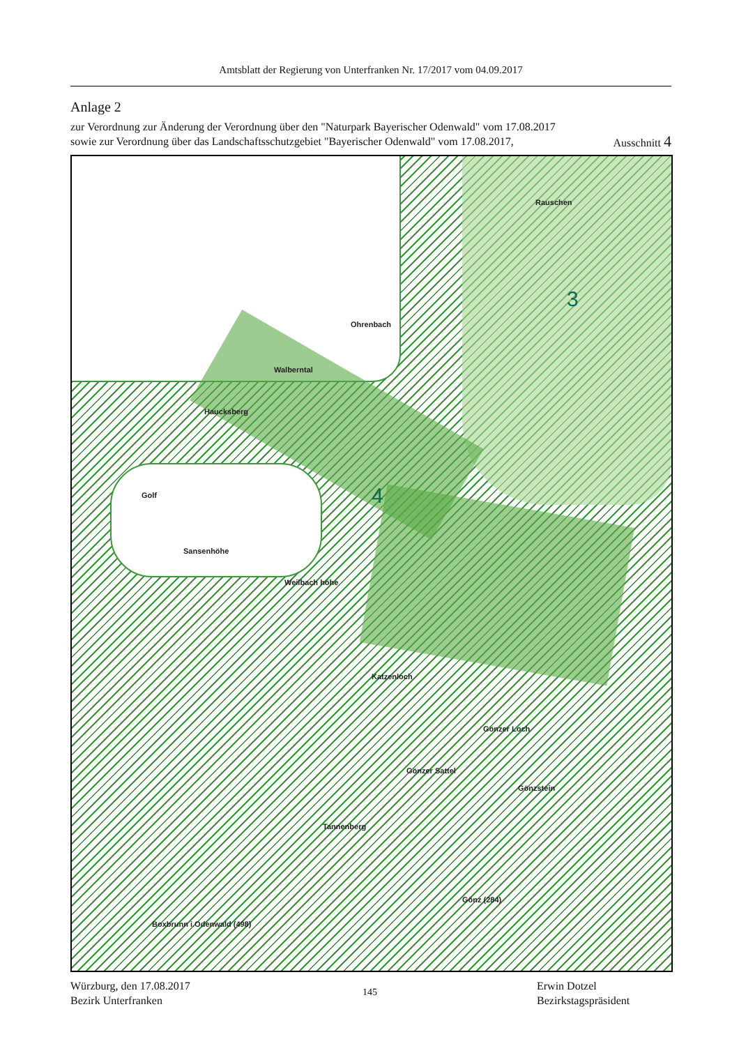Amtsblatt der Regierung von Unterfranken Nr. 17/2017 vom 04.09.2017
Anlage 2
zur Verordnung zur Änderung der Verordnung über den "Naturpark Bayerischer Odenwald" vom 17.08.2017
sowie zur Verordnung über das Landschaftsschutzgebiet "Bayerischer Odenwald" vom 17.08.2017, Ausschnitt 4
Ohrenbach
Walberntal
Haucksberg
Rauschen
Golf
Sansenhöhe
Weilbach höhe
Katzenloch
Gönzer Loch
Gönzer Sattel
Gönzstein
Tannenberg
Gönz (284)
Boxbrunn i.Odenwald (498)
3
4
Würzburg, den 17.08.2017
Bezirk Unterfranken
145
Erwin Dotzel
Bezirkstagspräsident